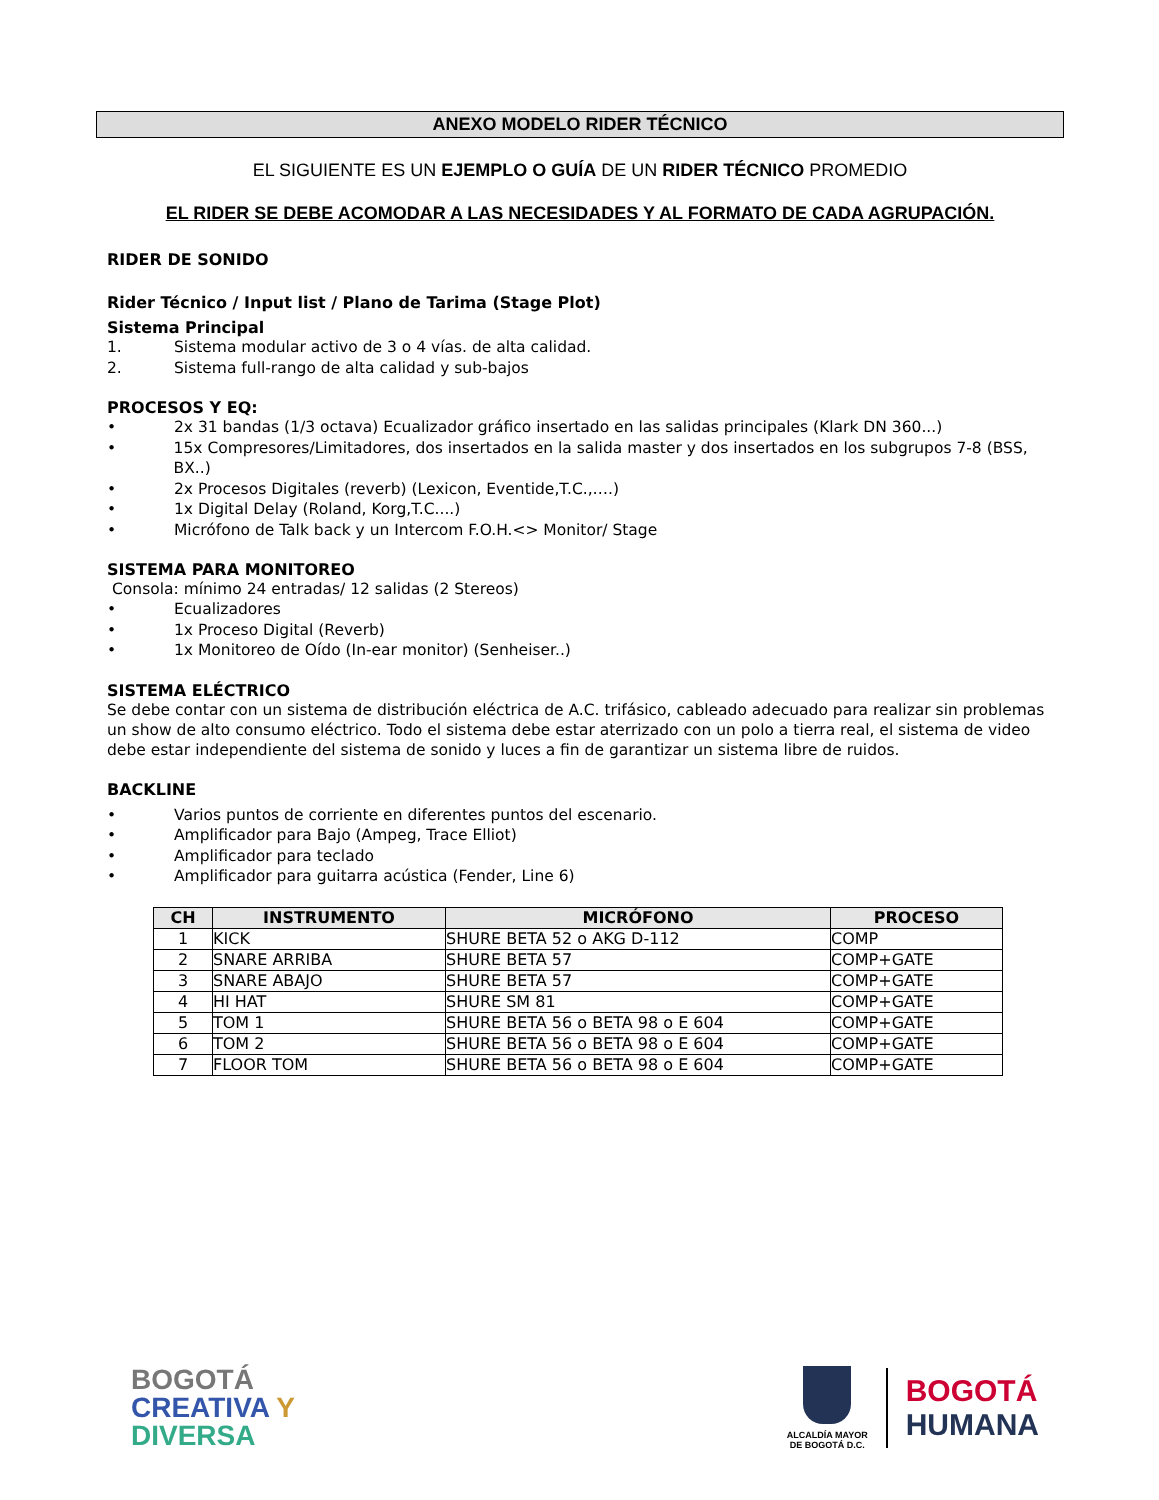ANEXO MODELO RIDER TÉCNICO
EL SIGUIENTE ES UN EJEMPLO O GUÍA DE UN RIDER TÉCNICO PROMEDIO
EL RIDER SE DEBE ACOMODAR A LAS NECESIDADES Y AL FORMATO DE CADA AGRUPACIÓN.
RIDER DE SONIDO
Rider Técnico / Input list / Plano de Tarima (Stage Plot)
Sistema Principal
1. Sistema modular activo de 3 o 4 vías. de alta calidad.
2. Sistema full-rango de alta calidad y sub-bajos
PROCESOS Y EQ:
• 2x 31 bandas (1/3 octava) Ecualizador gráfico insertado en las salidas principales (Klark DN 360...)
• 15x Compresores/Limitadores, dos insertados en la salida master y dos insertados en los subgrupos 7-8 (BSS, BX..)
• 2x Procesos Digitales (reverb) (Lexicon, Eventide,T.C.,….)
• 1x Digital Delay (Roland, Korg,T.C....)
• Micrófono de Talk back y un Intercom F.O.H.<> Monitor/ Stage
SISTEMA PARA MONITOREO
Consola: mínimo 24 entradas/ 12 salidas (2 Stereos)
• Ecualizadores
• 1x Proceso Digital (Reverb)
• 1x Monitoreo de Oído (In-ear monitor) (Senheiser..)
SISTEMA ELÉCTRICO
Se debe contar con un sistema de distribución eléctrica de A.C. trifásico, cableado adecuado para realizar sin problemas un show de alto consumo eléctrico. Todo el sistema debe estar aterrizado con un polo a tierra real, el sistema de video debe estar independiente del sistema de sonido y luces a fin de garantizar un sistema libre de ruidos.
BACKLINE
• Varios puntos de corriente en diferentes puntos del escenario.
• Amplificador para Bajo (Ampeg, Trace Elliot)
• Amplificador para teclado
• Amplificador para guitarra acústica (Fender, Line 6)
| CH | INSTRUMENTO | MICRÓFONO | PROCESO |
| --- | --- | --- | --- |
| 1 | KICK | SHURE BETA 52 o AKG D-112 | COMP |
| 2 | SNARE ARRIBA | SHURE BETA 57 | COMP+GATE |
| 3 | SNARE ABAJO | SHURE BETA 57 | COMP+GATE |
| 4 | HI HAT | SHURE SM 81 | COMP+GATE |
| 5 | TOM 1 | SHURE BETA 56 o BETA 98 o E 604 | COMP+GATE |
| 6 | TOM 2 | SHURE BETA 56 o BETA 98 o E 604 | COMP+GATE |
| 7 | FLOOR TOM | SHURE BETA 56 o BETA 98 o E 604 | COMP+GATE |
BOGOTÁ
CREATIVA Y
DIVERSA
ALCALDÍA MAYOR
DE BOGOTÁ D.C.
BOGOTÁ
HUMANA